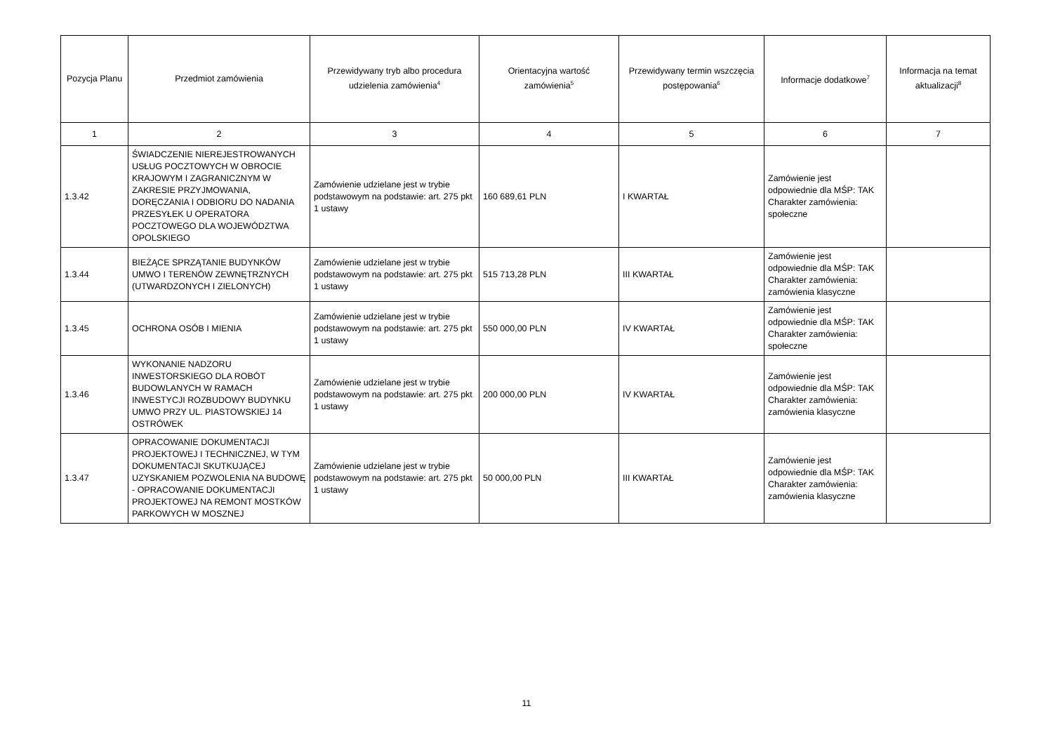| Pozycja Planu | Przedmiot zamówienia | Przewidywany tryb albo procedura udzielenia zamówienia<sup>4</sup> | Orientacyjna wartość zamówienia<sup>5</sup> | Przewidywany termin wszczęcia postępowania<sup>6</sup> | Informacje dodatkowe<sup>7</sup> | Informacja na temat aktualizacji<sup>8</sup> |
| --- | --- | --- | --- | --- | --- | --- |
| 1 | 2 | 3 | 4 | 5 | 6 | 7 |
| 1.3.42 | ŚWIADCZENIE NIEREJESTROWANYCH USŁUG POCZTOWYCH W OBROCIE KRAJOWYM I ZAGRANICZNYM W ZAKRESIE PRZYJMOWANIA, DORĘCZANIA I ODBIORU DO NADANIA PRZESYŁEK U OPERATORA POCZTOWEGO DLA WOJEWÓDZTWA OPOLSKIEGO | Zamówienie udzielane jest w trybie podstawowym na podstawie: art. 275 pkt 1 ustawy | 160 689,61 PLN | I KWARTAŁ | Zamówienie jest odpowiednie dla MŚP: TAK Charakter zamówienia: społeczne | |
| 1.3.44 | BIEŻĄCE SPRZĄTANIE BUDYNKÓW UMWO I TERENÓW ZEWNĘTRZNYCH (UTWARDZONYCH I ZIELONYCH) | Zamówienie udzielane jest w trybie podstawowym na podstawie: art. 275 pkt 1 ustawy | 515 713,28 PLN | III KWARTAŁ | Zamówienie jest odpowiednie dla MŚP: TAK Charakter zamówienia: zamówienia klasyczne | |
| 1.3.45 | OCHRONA OSÓB I MIENIA | Zamówienie udzielane jest w trybie podstawowym na podstawie: art. 275 pkt 1 ustawy | 550 000,00 PLN | IV KWARTAŁ | Zamówienie jest odpowiednie dla MŚP: TAK Charakter zamówienia: społeczne | |
| 1.3.46 | WYKONANIE NADZORU INWESTORSKIEGO DLA ROBÓT BUDOWLANYCH W RAMACH INWESTYCJI ROZBUDOWY BUDYNKU UMWO PRZY UL. PIASTOWSKIEJ 14 OSTRÓWEK | Zamówienie udzielane jest w trybie podstawowym na podstawie: art. 275 pkt 1 ustawy | 200 000,00 PLN | IV KWARTAŁ | Zamówienie jest odpowiednie dla MŚP: TAK Charakter zamówienia: zamówienia klasyczne | |
| 1.3.47 | OPRACOWANIE DOKUMENTACJI PROJEKTOWEJ I TECHNICZNEJ, W TYM DOKUMENTACJI SKUTKUJĄCEJ UZYSKANIEM POZWOLENIA NA BUDOWĘ - OPRACOWANIE DOKUMENTACJI PROJEKTOWEJ NA REMONT MOSTKÓW PARKOWYCH W MOSZNEJ | Zamówienie udzielane jest w trybie podstawowym na podstawie: art. 275 pkt 1 ustawy | 50 000,00 PLN | III KWARTAŁ | Zamówienie jest odpowiednie dla MŚP: TAK Charakter zamówienia: zamówienia klasyczne | |
11